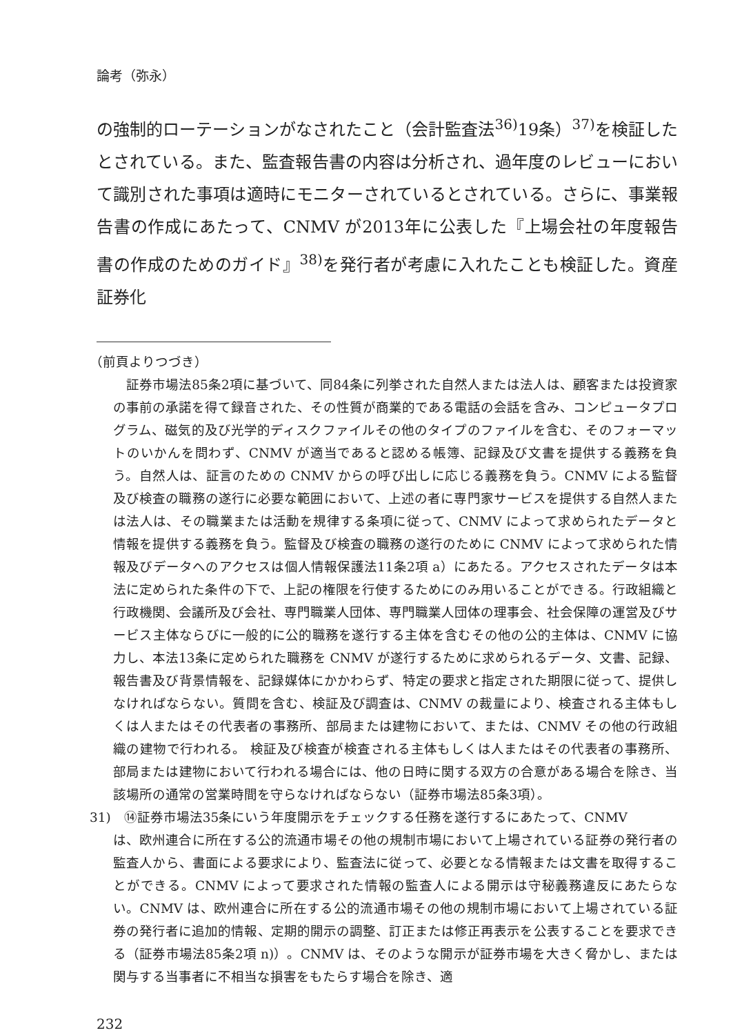論考（弥永）
の強制的ローテーションがなされたこと（会計監査法<sup>36)</sup>19条）<sup>37)</sup>を検証したとされている。また、監査報告書の内容は分析され、過年度のレビューにおいて識別された事項は適時にモニターされているとされている。さらに、事業報告書の作成にあたって、CNMV が2013年に公表した『上場会社の年度報告書の作成のためのガイド』<sup>38)</sup>を発行者が考慮に入れたことも検証した。資産証券化
（前頁よりつづき）
　証券市場法85条2項に基づいて、同84条に列挙された自然人または法人は、顧客または投資家の事前の承諾を得て録音された、その性質が商業的である電話の会話を含み、コンピュータプログラム、磁気的及び光学的ディスクファイルその他のタイプのファイルを含む、そのフォーマットのいかんを問わず、CNMV が適当であると認める帳簿、記録及び文書を提供する義務を負う。自然人は、証言のための CNMV からの呼び出しに応じる義務を負う。CNMV による監督及び検査の職務の遂行に必要な範囲において、上述の者に専門家サービスを提供する自然人または法人は、その職業または活動を規律する条項に従って、CNMV によって求められたデータと情報を提供する義務を負う。監督及び検査の職務の遂行のために CNMV によって求められた情報及びデータへのアクセスは個人情報保護法11条2項 a）にあたる。アクセスされたデータは本法に定められた条件の下で、上記の権限を行使するためにのみ用いることができる。行政組織と行政機関、会議所及び会社、専門職業人団体、専門職業人団体の理事会、社会保障の運営及びサービス主体ならびに一般的に公的職務を遂行する主体を含むその他の公的主体は、CNMV に協力し、本法13条に定められた職務を CNMV が遂行するために求められるデータ、文書、記録、報告書及び背景情報を、記録媒体にかかわらず、特定の要求と指定された期限に従って、提供しなければならない。質問を含む、検証及び調査は、CNMV の裁量により、検査される主体もしくは人またはその代表者の事務所、部局または建物において、または、CNMV その他の行政組織の建物で行われる。 検証及び検査が検査される主体もしくは人またはその代表者の事務所、部局または建物において行われる場合には、他の日時に関する双方の合意がある場合を除き、当該場所の通常の営業時間を守らなければならない（証券市場法85条3項）。
31)　⑭証券市場法35条にいう年度開示をチェックする任務を遂行するにあたって、CNMV
は、欧州連合に所在する公的流通市場その他の規制市場において上場されている証券の発行者の監査人から、書面による要求により、監査法に従って、必要となる情報または文書を取得することができる。CNMV によって要求された情報の監査人による開示は守秘義務違反にあたらない。CNMV は、欧州連合に所在する公的流通市場その他の規制市場において上場されている証券の発行者に追加的情報、定期的開示の調整、訂正または修正再表示を公表することを要求できる（証券市場法85条2項 n)）。CNMV は、そのような開示が証券市場を大きく脅かし、または関与する当事者に不相当な損害をもたらす場合を除き、適
232